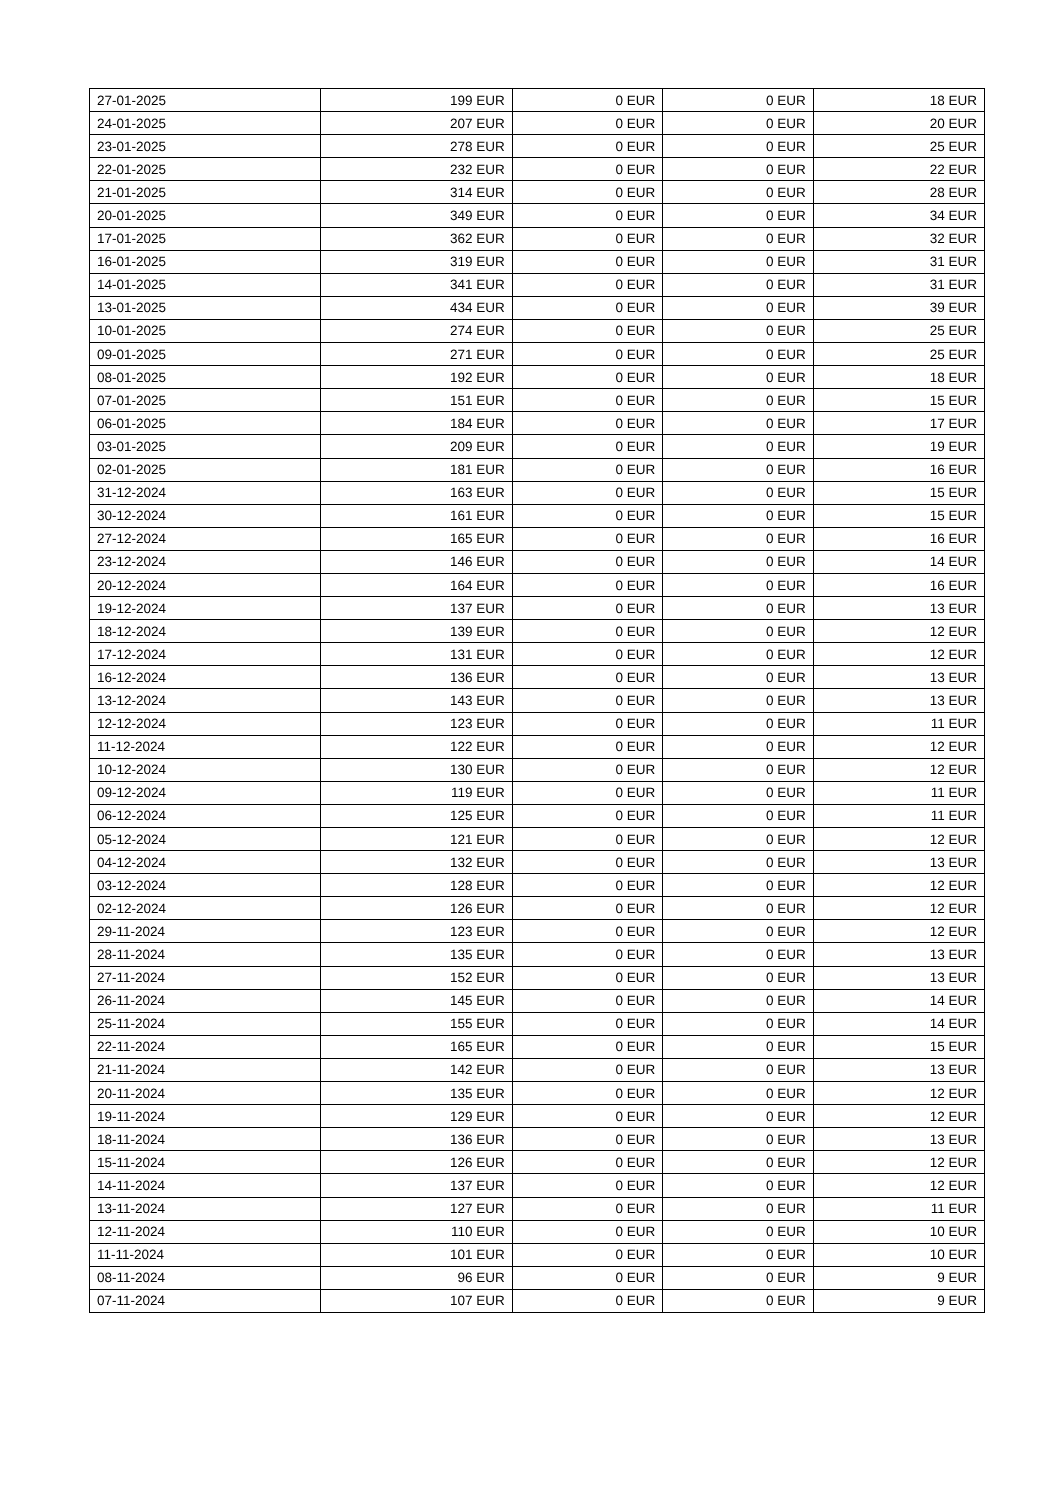| 27-01-2025 | 199 EUR | 0 EUR | 0 EUR | 18 EUR |
| 24-01-2025 | 207 EUR | 0 EUR | 0 EUR | 20 EUR |
| 23-01-2025 | 278 EUR | 0 EUR | 0 EUR | 25 EUR |
| 22-01-2025 | 232 EUR | 0 EUR | 0 EUR | 22 EUR |
| 21-01-2025 | 314 EUR | 0 EUR | 0 EUR | 28 EUR |
| 20-01-2025 | 349 EUR | 0 EUR | 0 EUR | 34 EUR |
| 17-01-2025 | 362 EUR | 0 EUR | 0 EUR | 32 EUR |
| 16-01-2025 | 319 EUR | 0 EUR | 0 EUR | 31 EUR |
| 14-01-2025 | 341 EUR | 0 EUR | 0 EUR | 31 EUR |
| 13-01-2025 | 434 EUR | 0 EUR | 0 EUR | 39 EUR |
| 10-01-2025 | 274 EUR | 0 EUR | 0 EUR | 25 EUR |
| 09-01-2025 | 271 EUR | 0 EUR | 0 EUR | 25 EUR |
| 08-01-2025 | 192 EUR | 0 EUR | 0 EUR | 18 EUR |
| 07-01-2025 | 151 EUR | 0 EUR | 0 EUR | 15 EUR |
| 06-01-2025 | 184 EUR | 0 EUR | 0 EUR | 17 EUR |
| 03-01-2025 | 209 EUR | 0 EUR | 0 EUR | 19 EUR |
| 02-01-2025 | 181 EUR | 0 EUR | 0 EUR | 16 EUR |
| 31-12-2024 | 163 EUR | 0 EUR | 0 EUR | 15 EUR |
| 30-12-2024 | 161 EUR | 0 EUR | 0 EUR | 15 EUR |
| 27-12-2024 | 165 EUR | 0 EUR | 0 EUR | 16 EUR |
| 23-12-2024 | 146 EUR | 0 EUR | 0 EUR | 14 EUR |
| 20-12-2024 | 164 EUR | 0 EUR | 0 EUR | 16 EUR |
| 19-12-2024 | 137 EUR | 0 EUR | 0 EUR | 13 EUR |
| 18-12-2024 | 139 EUR | 0 EUR | 0 EUR | 12 EUR |
| 17-12-2024 | 131 EUR | 0 EUR | 0 EUR | 12 EUR |
| 16-12-2024 | 136 EUR | 0 EUR | 0 EUR | 13 EUR |
| 13-12-2024 | 143 EUR | 0 EUR | 0 EUR | 13 EUR |
| 12-12-2024 | 123 EUR | 0 EUR | 0 EUR | 11 EUR |
| 11-12-2024 | 122 EUR | 0 EUR | 0 EUR | 12 EUR |
| 10-12-2024 | 130 EUR | 0 EUR | 0 EUR | 12 EUR |
| 09-12-2024 | 119 EUR | 0 EUR | 0 EUR | 11 EUR |
| 06-12-2024 | 125 EUR | 0 EUR | 0 EUR | 11 EUR |
| 05-12-2024 | 121 EUR | 0 EUR | 0 EUR | 12 EUR |
| 04-12-2024 | 132 EUR | 0 EUR | 0 EUR | 13 EUR |
| 03-12-2024 | 128 EUR | 0 EUR | 0 EUR | 12 EUR |
| 02-12-2024 | 126 EUR | 0 EUR | 0 EUR | 12 EUR |
| 29-11-2024 | 123 EUR | 0 EUR | 0 EUR | 12 EUR |
| 28-11-2024 | 135 EUR | 0 EUR | 0 EUR | 13 EUR |
| 27-11-2024 | 152 EUR | 0 EUR | 0 EUR | 13 EUR |
| 26-11-2024 | 145 EUR | 0 EUR | 0 EUR | 14 EUR |
| 25-11-2024 | 155 EUR | 0 EUR | 0 EUR | 14 EUR |
| 22-11-2024 | 165 EUR | 0 EUR | 0 EUR | 15 EUR |
| 21-11-2024 | 142 EUR | 0 EUR | 0 EUR | 13 EUR |
| 20-11-2024 | 135 EUR | 0 EUR | 0 EUR | 12 EUR |
| 19-11-2024 | 129 EUR | 0 EUR | 0 EUR | 12 EUR |
| 18-11-2024 | 136 EUR | 0 EUR | 0 EUR | 13 EUR |
| 15-11-2024 | 126 EUR | 0 EUR | 0 EUR | 12 EUR |
| 14-11-2024 | 137 EUR | 0 EUR | 0 EUR | 12 EUR |
| 13-11-2024 | 127 EUR | 0 EUR | 0 EUR | 11 EUR |
| 12-11-2024 | 110 EUR | 0 EUR | 0 EUR | 10 EUR |
| 11-11-2024 | 101 EUR | 0 EUR | 0 EUR | 10 EUR |
| 08-11-2024 | 96 EUR | 0 EUR | 0 EUR | 9 EUR |
| 07-11-2024 | 107 EUR | 0 EUR | 0 EUR | 9 EUR |